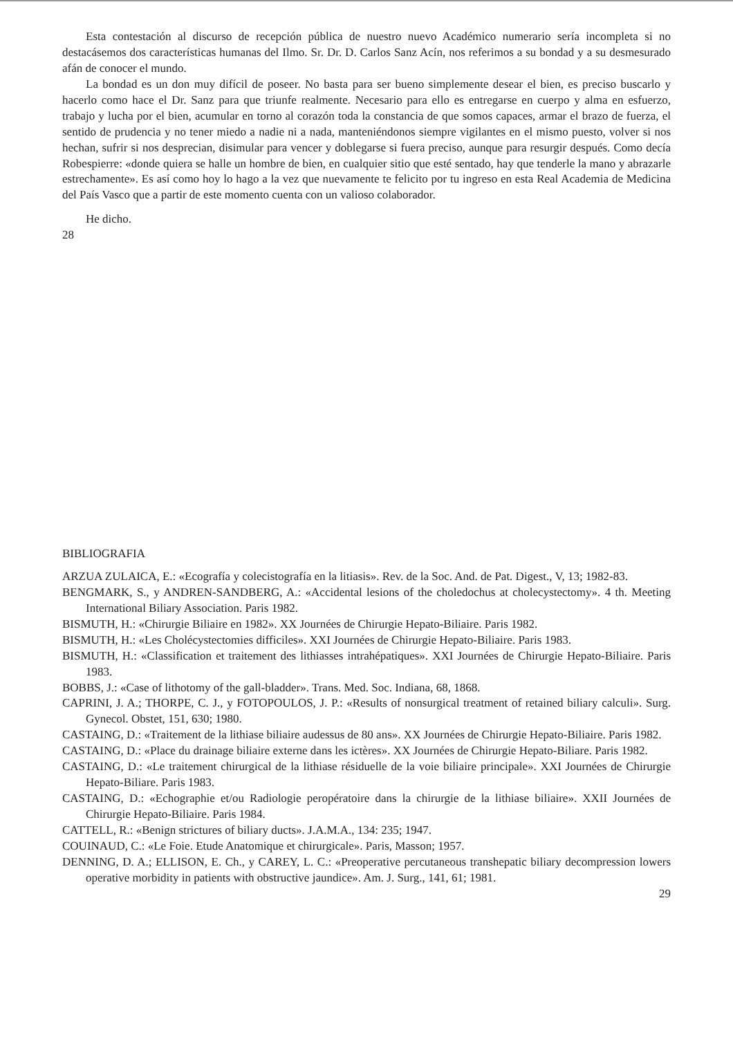Esta contestación al discurso de recepción pública de nuestro nuevo Académico numerario sería incompleta si no destacásemos dos características humanas del Ilmo. Sr. Dr. D. Carlos Sanz Acín, nos referimos a su bondad y a su desmesurado afán de conocer el mundo.
La bondad es un don muy difícil de poseer. No basta para ser bueno simplemente desear el bien, es preciso buscarlo y hacerlo como hace el Dr. Sanz para que triunfe realmente. Necesario para ello es entregarse en cuerpo y alma en esfuerzo, trabajo y lucha por el bien, acumular en torno al corazón toda la constancia de que somos capaces, armar el brazo de fuerza, el sentido de prudencia y no tener miedo a nadie ni a nada, manteniéndonos siempre vigilantes en el mismo puesto, volver si nos hechan, sufrir si nos desprecian, disimular para vencer y doblegarse si fuera preciso, aunque para resurgir después. Como decía Robespierre: «donde quiera se halle un hombre de bien, en cualquier sitio que esté sentado, hay que tenderle la mano y abrazarle estrechamente». Es así como hoy lo hago a la vez que nuevamente te felicito por tu ingreso en esta Real Academia de Medicina del País Vasco que a partir de este momento cuenta con un valioso colaborador.
He dicho.
28
BIBLIOGRAFIA
ARZUA ZULAICA, E.: «Ecografía y colecistografía en la litiasis». Rev. de la Soc. And. de Pat. Digest., V, 13; 1982-83.
BENGMARK, S., y ANDREN-SANDBERG, A.: «Accidental lesions of the choledochus at cholecystectomy». 4 th. Meeting International Biliary Association. Paris 1982.
BISMUTH, H.: «Chirurgie Biliaire en 1982». XX Journées de Chirurgie Hepato-Biliaire. Paris 1982.
BISMUTH, H.: «Les Cholécystectomies difficiles». XXI Journées de Chirurgie Hepato-Biliaire. Paris 1983.
BISMUTH, H.: «Classification et traitement des lithiasses intrahépatiques». XXI Journées de Chirurgie Hepato-Biliaire. Paris 1983.
BOBBS, J.: «Case of lithotomy of the gall-bladder». Trans. Med. Soc. Indiana, 68, 1868.
CAPRINI, J. A.; THORPE, C. J., y FOTOPOULOS, J. P.: «Results of nonsurgical treatment of retained biliary calculi». Surg. Gynecol. Obstet, 151, 630; 1980.
CASTAING, D.: «Traitement de la lithiase biliaire audessus de 80 ans». XX Journées de Chirurgie Hepato-Biliaire. Paris 1982.
CASTAING, D.: «Place du drainage biliaire externe dans les ictères». XX Journées de Chirurgie Hepato-Biliare. Paris 1982.
CASTAING, D.: «Le traitement chirurgical de la lithiase résiduelle de la voie biliaire principale». XXI Journées de Chirurgie Hepato-Biliare. Paris 1983.
CASTAING, D.: «Echographie et/ou Radiologie peropératoire dans la chirurgie de la lithiase biliaire». XXII Journées de Chirurgie Hepato-Biliaire. Paris 1984.
CATTELL, R.: «Benign strictures of biliary ducts». J.A.M.A., 134: 235; 1947.
COUINAUD, C.: «Le Foie. Etude Anatomique et chirurgicale». Paris, Masson; 1957.
DENNING, D. A.; ELLISON, E. Ch., y CAREY, L. C.: «Preoperative percutaneous transhepatic biliary decompression lowers operative morbidity in patients with obstructive jaundice». Am. J. Surg., 141, 61; 1981.
29